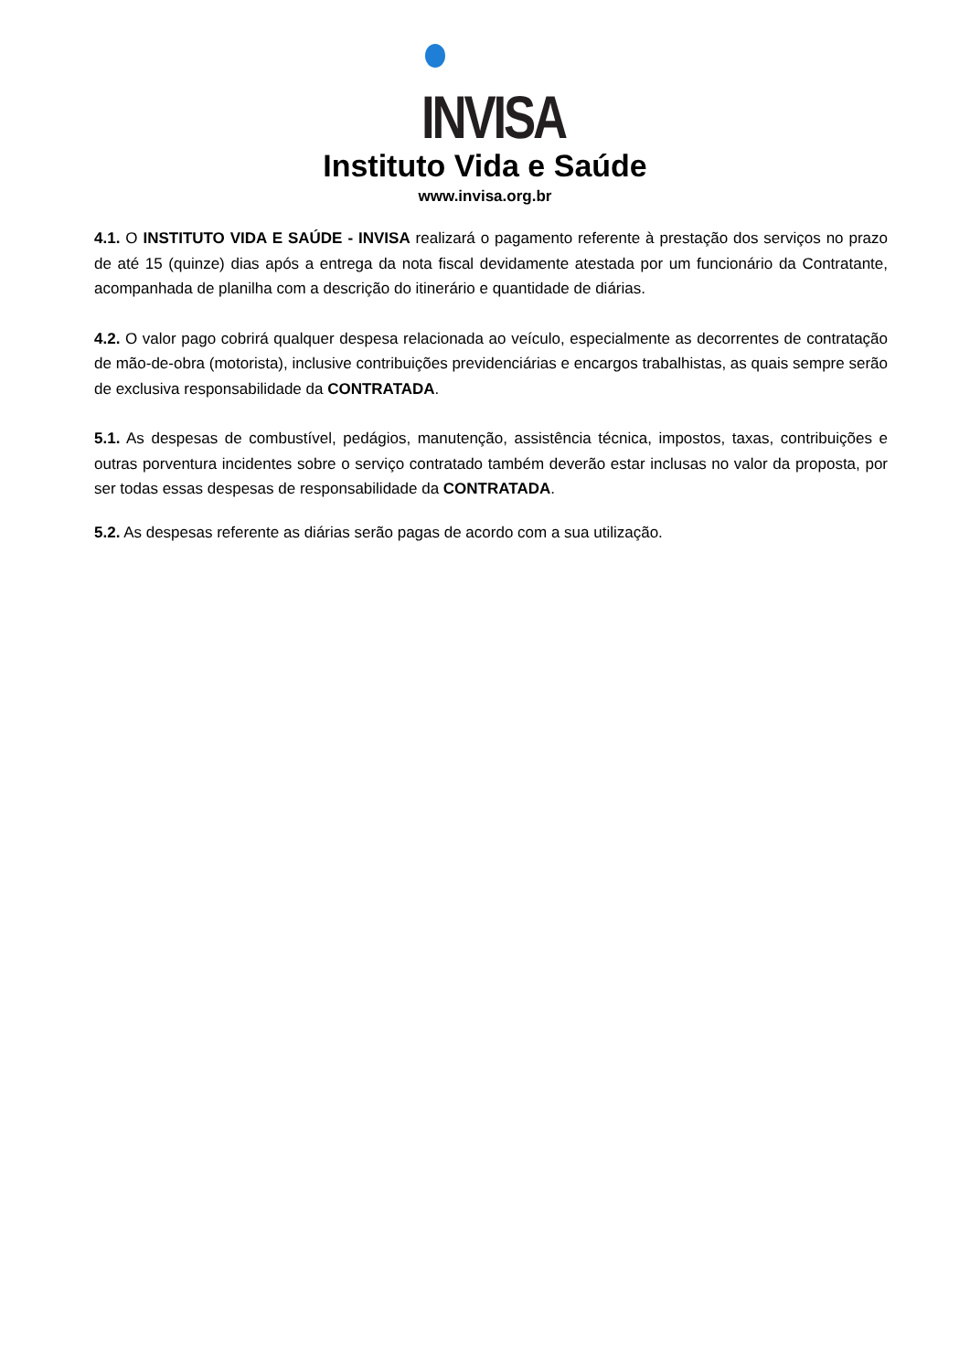INVISA
Instituto Vida e Saúde
www.invisa.org.br
4.1. O INSTITUTO VIDA E SAÚDE - INVISA realizará o pagamento referente à prestação dos serviços no prazo de até 15 (quinze) dias após a entrega da nota fiscal devidamente atestada por um funcionário da Contratante, acompanhada de planilha com a descrição do itinerário e quantidade de diárias.
4.2. O valor pago cobrirá qualquer despesa relacionada ao veículo, especialmente as decorrentes de contratação de mão-de-obra (motorista), inclusive contribuições previdenciárias e encargos trabalhistas, as quais sempre serão de exclusiva responsabilidade da CONTRATADA.
5.1. As despesas de combustível, pedágios, manutenção, assistência técnica, impostos, taxas, contribuições e outras porventura incidentes sobre o serviço contratado também deverão estar inclusas no valor da proposta, por ser todas essas despesas de responsabilidade da CONTRATADA.
5.2. As despesas referente as diárias serão pagas de acordo com a sua utilização.